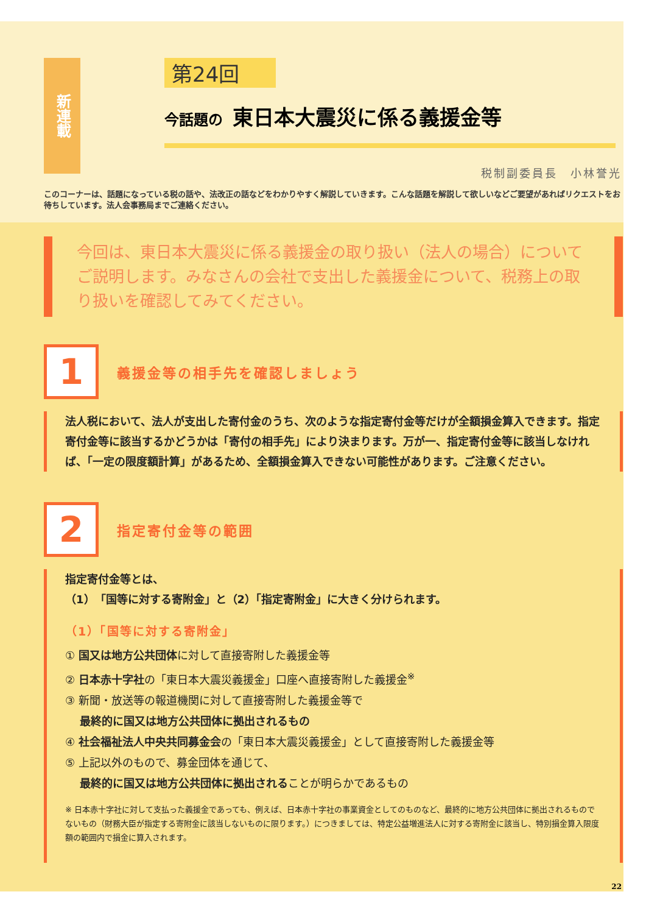新連載
第24回
今話題の 東日本大震災に係る義援金等
税制副委員長　小林誉光
このコーナーは、話題になっている税の話や、法改正の話などをわかりやすく解説していきます。こんな話題を解説して欲しいなどご要望があればリクエストをお待ちしています。法人会事務局までご連絡ください。
今回は、東日本大震災に係る義援金の取り扱い（法人の場合）についてご説明します。みなさんの会社で支出した義援金について、税務上の取り扱いを確認してみてください。
1
義援金等の相手先を確認しましょう
法人税において、法人が支出した寄付金のうち、次のような指定寄付金等だけが全額損金算入できます。指定寄付金等に該当するかどうかは「寄付の相手先」により決まります。万が一、指定寄付金等に該当しなければ、「一定の限度額計算」があるため、全額損金算入できない可能性があります。ご注意ください。
2
指定寄付金等の範囲
指定寄付金等とは、
（1）「国等に対する寄附金」と（2）「指定寄附金」に大きく分けられます。
（1）「国等に対する寄附金」
① 国又は地方公共団体に対して直接寄附した義援金等
② 日本赤十字社の「東日本大震災義援金」口座へ直接寄附した義援金<sup>※</sup>
③ 新聞・放送等の報道機関に対して直接寄附した義援金等で
　 最終的に国又は地方公共団体に拠出されるもの
④ 社会福祉法人中央共同募金会の「東日本大震災義援金」として直接寄附した義援金等
⑤ 上記以外のもので、募金団体を通じて、
　 最終的に国又は地方公共団体に拠出されることが明らかであるもの
※ 日本赤十字社に対して支払った義援金であっても、例えば、日本赤十字社の事業資金としてのものなど、最終的に地方公共団体に拠出されるものでないもの（財務大臣が指定する寄附金に該当しないものに限ります。）につきましては、特定公益増進法人に対する寄附金に該当し、特別損金算入限度額の範囲内で損金に算入されます。
22